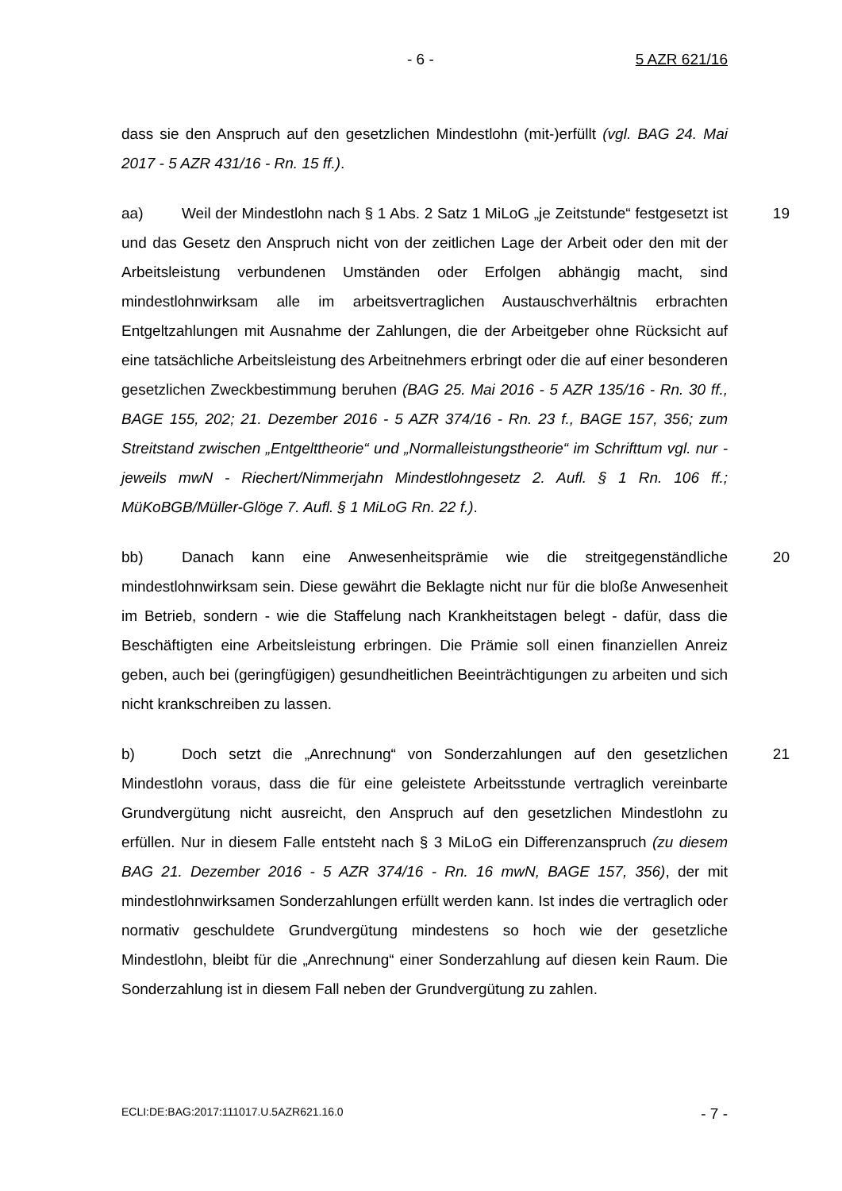- 6 - 5 AZR 621/16
dass sie den Anspruch auf den gesetzlichen Mindestlohn (mit-)erfüllt (vgl. BAG 24. Mai 2017 - 5 AZR 431/16 - Rn. 15 ff.).
19 aa) Weil der Mindestlohn nach § 1 Abs. 2 Satz 1 MiLoG „je Zeitstunde“ festgesetzt ist und das Gesetz den Anspruch nicht von der zeitlichen Lage der Arbeit oder den mit der Arbeitsleistung verbundenen Umständen oder Erfolgen abhängig macht, sind mindestlohnwirksam alle im arbeitsvertraglichen Austauschverhältnis erbrachten Entgeltzahlungen mit Ausnahme der Zahlungen, die der Arbeitgeber ohne Rücksicht auf eine tatsächliche Arbeitsleistung des Arbeitnehmers erbringt oder die auf einer besonderen gesetzlichen Zweckbestimmung beruhen (BAG 25. Mai 2016 - 5 AZR 135/16 - Rn. 30 ff., BAGE 155, 202; 21. Dezember 2016 - 5 AZR 374/16 - Rn. 23 f., BAGE 157, 356; zum Streitstand zwischen „Entgelttheorie“ und „Normalleistungstheorie“ im Schrifttum vgl. nur - jeweils mwN - Riechert/Nimmerjahn Mindestlohngesetz 2. Aufl. § 1 Rn. 106 ff.; MüKoBGB/Müller-Glöge 7. Aufl. § 1 MiLoG Rn. 22 f.).
20 bb) Danach kann eine Anwesenheitsprämie wie die streitgegenständliche mindestlohnwirksam sein. Diese gewährt die Beklagte nicht nur für die bloße Anwesenheit im Betrieb, sondern - wie die Staffelung nach Krankheitstagen belegt - dafür, dass die Beschäftigten eine Arbeitsleistung erbringen. Die Prämie soll einen finanziellen Anreiz geben, auch bei (geringfügigen) gesundheitlichen Beeinträchtigungen zu arbeiten und sich nicht krankschreiben zu lassen.
21 b) Doch setzt die „Anrechnung“ von Sonderzahlungen auf den gesetzlichen Mindestlohn voraus, dass die für eine geleistete Arbeitsstunde vertraglich vereinbarte Grundvergütung nicht ausreicht, den Anspruch auf den gesetzlichen Mindestlohn zu erfüllen. Nur in diesem Falle entsteht nach § 3 MiLoG ein Differenzanspruch (zu diesem BAG 21. Dezember 2016 - 5 AZR 374/16 - Rn. 16 mwN, BAGE 157, 356), der mit mindestlohnwirksamen Sonderzahlungen erfüllt werden kann. Ist indes die vertraglich oder normativ geschuldete Grundvergütung mindestens so hoch wie der gesetzliche Mindestlohn, bleibt für die „Anrechnung“ einer Sonderzahlung auf diesen kein Raum. Die Sonderzahlung ist in diesem Fall neben der Grundvergütung zu zahlen.
ECLI:DE:BAG:2017:111017.U.5AZR621.16.0 - 7 -